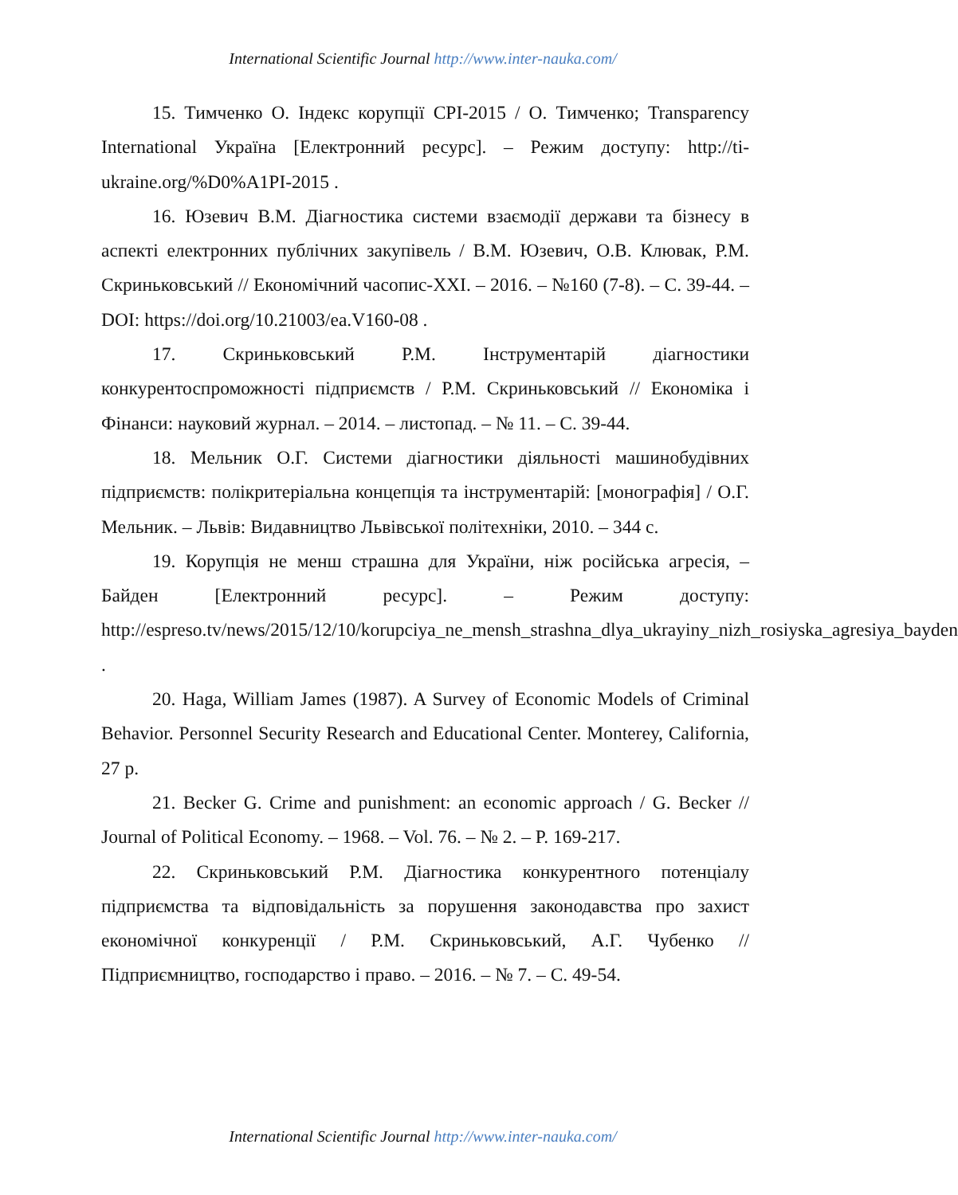International Scientific Journal http://www.inter-nauka.com/
15. Тимченко О. Індекс корупції CPI-2015 / О. Тимченко; Transparency International Україна [Електронний ресурс]. – Режим доступу: http://ti-ukraine.org/%D0%A1PI-2015 .
16. Юзевич В.М. Діагностика системи взаємодії держави та бізнесу в аспекті електронних публічних закупівель / В.М. Юзевич, О.В. Клювак, Р.М. Скриньковський // Економічний часопис-XXI. – 2016. – №160 (7-8). – С. 39-44. – DOI: https://doi.org/10.21003/ea.V160-08 .
17. Скриньковський Р.М. Інструментарій діагностики конкурентоспроможності підприємств / Р.М. Скриньковський // Економіка і Фінанси: науковий журнал. – 2014. – листопад. – № 11. – С. 39-44.
18. Мельник О.Г. Системи діагностики діяльності машинобудівних підприємств: полікритеріальна концепція та інструментарій: [монографія] / О.Г. Мельник. – Львів: Видавництво Львівської політехніки, 2010. – 344 с.
19. Корупція не менш страшна для України, ніж російська агресія, – Байден [Електронний ресурс]. – Режим доступу: http://espreso.tv/news/2015/12/10/korupciya_ne_mensh_strashna_dlya_ukrayiny_nizh_rosiyska_agresiya_bayden .
20. Haga, William James (1987). A Survey of Economic Models of Criminal Behavior. Personnel Security Research and Educational Center. Monterey, California, 27 p.
21. Becker G. Crime and punishment: an economic approach / G. Becker // Journal of Political Economy. – 1968. – Vol. 76. – № 2. – P. 169-217.
22. Скриньковський Р.М. Діагностика конкурентного потенціалу підприємства та відповідальність за порушення законодавства про захист економічної конкуренції / Р.М. Скриньковський, А.Г. Чубенко // Підприємництво, господарство і право. – 2016. – № 7. – С. 49-54.
International Scientific Journal http://www.inter-nauka.com/